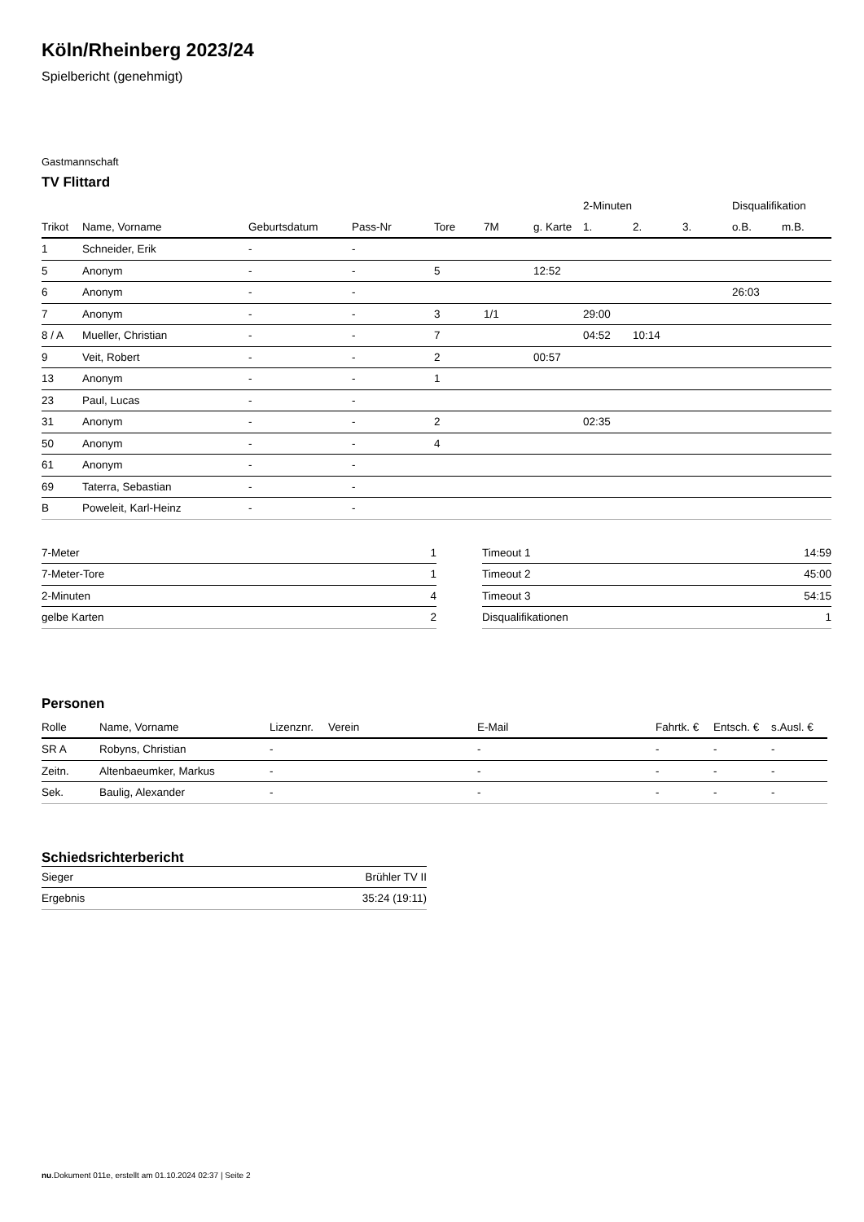Köln/Rheinberg 2023/24
Spielbericht (genehmigt)
Gastmannschaft
TV Flittard
| | | | | | | | 2-Minuten | | | Disqualifikation | |
| --- | --- | --- | --- | --- | --- | --- | --- | --- | --- | --- | --- |
| Trikot | Name, Vorname | Geburtsdatum | Pass-Nr | Tore | 7M | g. Karte | 1. | 2. | 3. | o.B. | m.B. |
| 1 | Schneider, Erik | - | - | | | | | | | | |
| 5 | Anonym | - | - | 5 | | 12:52 | | | | | |
| 6 | Anonym | - | - | | | | | | | 26:03 | |
| 7 | Anonym | - | - | 3 | 1/1 | | 29:00 | | | | |
| 8 / A | Mueller, Christian | - | - | 7 | | | 04:52 | 10:14 | | | |
| 9 | Veit, Robert | - | - | 2 | | 00:57 | | | | | |
| 13 | Anonym | - | - | 1 | | | | | | | |
| 23 | Paul, Lucas | - | - | | | | | | | | |
| 31 | Anonym | - | - | 2 | | | 02:35 | | | | |
| 50 | Anonym | - | - | 4 | | | | | | | |
| 61 | Anonym | - | - | | | | | | | | |
| 69 | Taterra, Sebastian | - | - | | | | | | | | |
| B | Poweleit, Karl-Heinz | - | - | | | | | | | | |
| 7-Meter | 1 |
| 7-Meter-Tore | 1 |
| 2-Minuten | 4 |
| gelbe Karten | 2 |
| Timeout 1 | 14:59 |
| Timeout 2 | 45:00 |
| Timeout 3 | 54:15 |
| Disqualifikationen | 1 |
Personen
| Rolle | Name, Vorname | Lizenznr. | Verein | E-Mail | Fahrtk. € | Entsch. € | s.Ausl. € |
| --- | --- | --- | --- | --- | --- | --- | --- |
| SR A | Robyns, Christian | - | | - | - | - | - |
| Zeitn. | Altenbaeumker, Markus | - | | - | - | - | - |
| Sek. | Baulig, Alexander | - | | - | - | - | - |
Schiedsrichterbericht
| Sieger | Brühler TV II |
| Ergebnis | 35:24 (19:11) |
nu.Dokument 011e, erstellt am 01.10.2024 02:37 | Seite 2